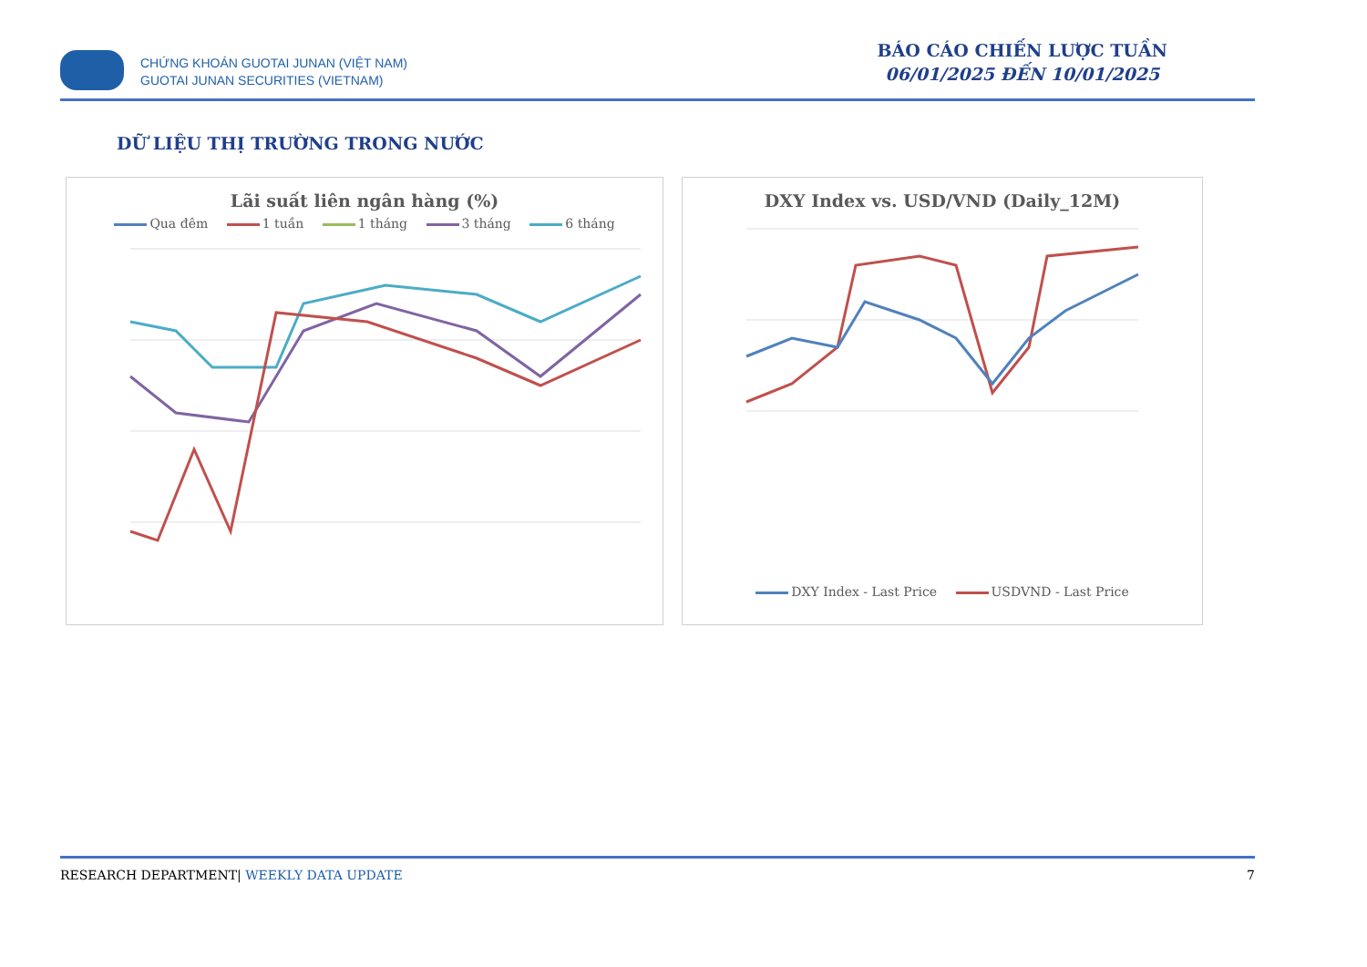CHỨNG KHOÁN GUOTAI JUNAN (VIỆT NAM)
GUOTAI JUNAN SECURITIES (VIETNAM)
BÁO CÁO CHIẾN LƯỢC TUẦN
06/01/2025 ĐẾN 10/01/2025
DỮ LIỆU THỊ TRƯỜNG TRONG NƯỚC
Lãi suất liên ngân hàng (%)
Qua đêm 1 tuần 1 tháng 3 tháng 6 tháng
DXY Index vs. USD/VND (Daily_12M)
DXY Index - Last Price USDVND - Last Price
RESEARCH DEPARTMENT| WEEKLY DATA UPDATE 7